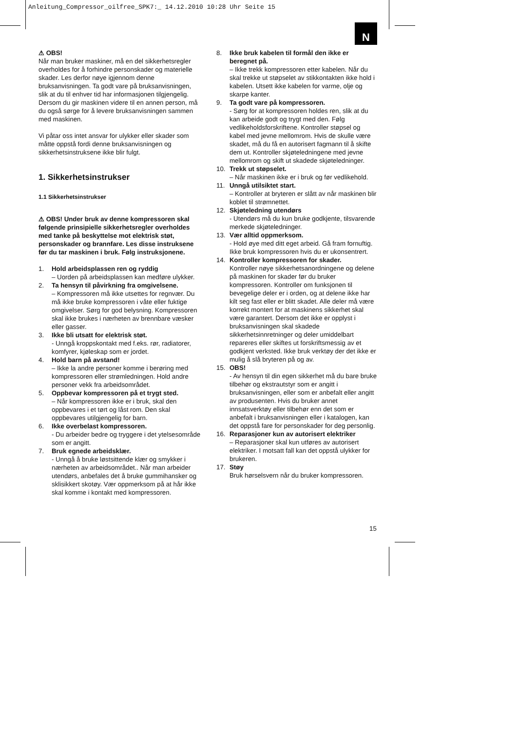Anleitung_Compressor_oilfree_SPK7:_ 14.12.2010 10:28 Uhr Seite 15
N
⚠ OBS!
Når man bruker maskiner, må en del sikkerhetsregler overholdes for å forhindre personskader og materielle skader. Les derfor nøye igjennom denne bruksanvisningen. Ta godt vare på bruksanvisningen, slik at du til enhver tid har informasjonen tilgjengelig. Dersom du gir maskinen videre til en annen person, må du også sørge for å levere bruksanvisningen sammen med maskinen.
Vi påtar oss intet ansvar for ulykker eller skader som måtte oppstå fordi denne bruksanvisningen og sikkerhetsinstruksene ikke blir fulgt.
1. Sikkerhetsinstrukser
1.1 Sikkerhetsinstrukser
⚠ OBS! Under bruk av denne kompressoren skal følgende prinsipielle sikkerhetsregler overholdes med tanke på beskyttelse mot elektrisk støt, personskader og brannfare. Les disse instruksene før du tar maskinen i bruk. Følg instruksjonene.
1. Hold arbeidsplassen ren og ryddig
– Uorden på arbeidsplassen kan medføre ulykker.
2. Ta hensyn til påvirkning fra omgivelsene.
– Kompressoren må ikke utsettes for regnvær. Du må ikke bruke kompressoren i våte eller fuktige omgivelser. Sørg for god belysning. Kompressoren skal ikke brukes i nærheten av brennbare væsker eller gasser.
3. Ikke bli utsatt for elektrisk støt.
- Unngå kroppskontakt med f.eks. rør, radiatorer, komfyrer, kjøleskap som er jordet.
4. Hold barn på avstand!
– Ikke la andre personer komme i berøring med kompressoren eller strømledningen. Hold andre personer vekk fra arbeidsområdet.
5. Oppbevar kompressoren på et trygt sted.
– Når kompressoren ikke er i bruk, skal den oppbevares i et tørt og låst rom. Den skal oppbevares utilgjengelig for barn.
6. Ikke overbelast kompressoren.
- Du arbeider bedre og tryggere i det ytelsesområde som er angitt.
7. Bruk egnede arbeidsklær.
- Unngå å bruke løstsittende klær og smykker i nærheten av arbeidsområdet.. Når man arbeider utendørs, anbefales det å bruke gummihansker og sklisikkert skotøy. Vær oppmerksom på at hår ikke skal komme i kontakt med kompressoren.
8. Ikke bruk kabelen til formål den ikke er beregnet på.
– Ikke trekk kompressoren etter kabelen. Når du skal trekke ut støpselet av stikkontakten ikke hold i kabelen. Utsett ikke kabelen for varme, olje og skarpe kanter.
9. Ta godt vare på kompressoren.
- Sørg for at kompressoren holdes ren, slik at du kan arbeide godt og trygt med den. Følg vedlikeholdsforskriftene. Kontroller støpsel og kabel med jevne mellomrom. Hvis de skulle være skadet, må du få en autorisert fagmann til å skifte dem ut. Kontroller skjøteledningene med jevne mellomrom og skift ut skadede skjøteledninger.
10. Trekk ut støpselet.
– Når maskinen ikke er i bruk og før vedlikehold.
11. Unngå utilsiktet start.
– Kontroller at bryteren er slått av når maskinen blir koblet til strømnettet.
12. Skjøteledning utendørs
- Utendørs må du kun bruke godkjente, tilsvarende merkede skjøteledninger.
13. Vær alltid oppmerksom.
- Hold øye med ditt eget arbeid. Gå fram fornuftig. Ikke bruk kompressoren hvis du er ukonsentrert.
14. Kontroller kompressoren for skader.
Kontroller nøye sikkerhetsanordningene og delene på maskinen for skader før du bruker kompressoren. Kontroller om funksjonen til bevegelige deler er i orden, og at delene ikke har kilt seg fast eller er blitt skadet. Alle deler må være korrekt montert for at maskinens sikkerhet skal være garantert. Dersom det ikke er opplyst i bruksanvisningen skal skadede sikkerhetsinnretninger og deler umiddelbart repareres eller skiftes ut forskriftsmessig av et godkjent verksted. Ikke bruk verktøy der det ikke er mulig å slå bryteren på og av.
15. OBS!
- Av hensyn til din egen sikkerhet må du bare bruke tilbehør og ekstrautstyr som er angitt i bruksanvisningen, eller som er anbefalt eller angitt av produsenten. Hvis du bruker annet innsatsverktøy eller tilbehør enn det som er anbefalt i bruksanvisningen eller i katalogen, kan det oppstå fare for personskader for deg personlig.
16. Reparasjoner kun av autorisert elektriker
– Reparasjoner skal kun utføres av autorisert elektriker. I motsatt fall kan det oppstå ulykker for brukeren.
17. Støy
Bruk hørselsvern når du bruker kompressoren.
15